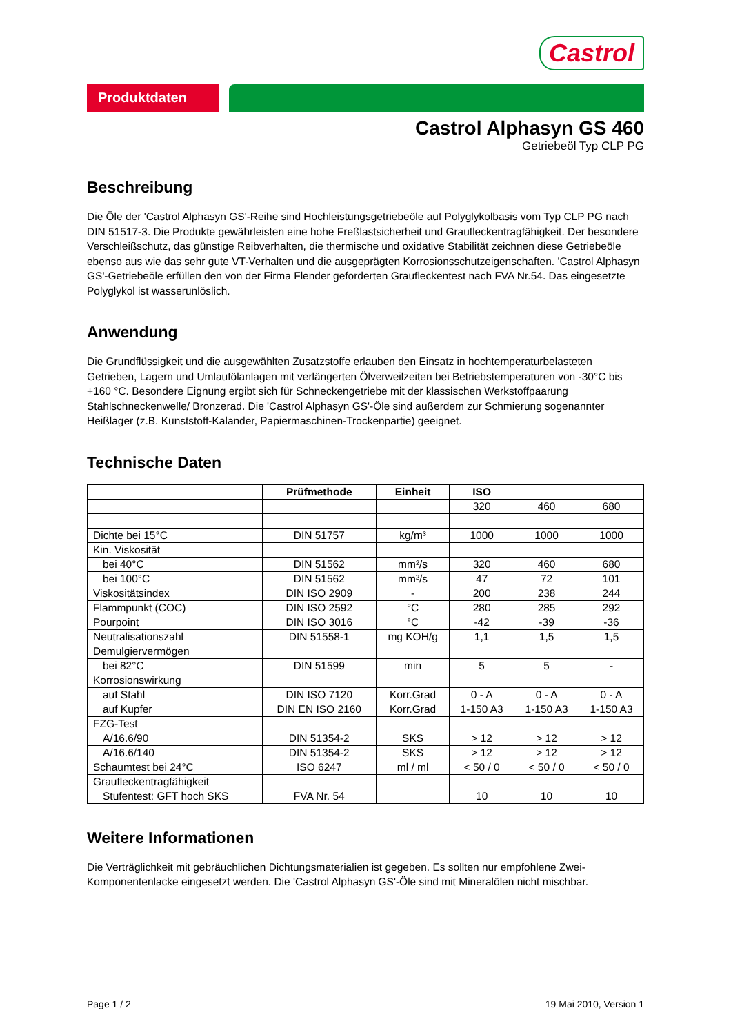Castrol
Produktdaten
Castrol Alphasyn GS 460
Getriebeöl Typ CLP PG
Beschreibung
Die Öle der 'Castrol Alphasyn GS'-Reihe sind Hochleistungsgetriebeöle auf Polyglykolbasis vom Typ CLP PG nach DIN 51517-3. Die Produkte gewährleisten eine hohe Freßlastsicherheit und Graufleckentragfähigkeit. Der besondere Verschleißschutz, das günstige Reibverhalten, die thermische und oxidative Stabilität zeichnen diese Getriebeöle ebenso aus wie das sehr gute VT-Verhalten und die ausgeprägten Korrosionsschutzeigenschaften. 'Castrol Alphasyn GS'-Getriebeöle erfüllen den von der Firma Flender geforderten Graufleckentest nach FVA Nr.54. Das eingesetzte Polyglykol ist wasserunlöslich.
Anwendung
Die Grundflüssigkeit und die ausgewählten Zusatzstoffe erlauben den Einsatz in hochtemperaturbelasteten Getrieben, Lagern und Umlaufölanlagen mit verlängerten Ölverweilzeiten bei Betriebstemperaturen von -30°C bis +160 °C. Besondere Eignung ergibt sich für Schneckengetriebe mit der klassischen Werkstoffpaarung Stahlschneckenwelle/ Bronzerad. Die 'Castrol Alphasyn GS'-Öle sind außerdem zur Schmierung sogenannter Heißlager (z.B. Kunststoff-Kalander, Papiermaschinen-Trockenpartie) geeignet.
Technische Daten
| | Prüfmethode | Einheit | ISO | | |
| --- | --- | --- | --- | --- | --- |
| | | | 320 | 460 | 680 |
| Dichte bei 15°C | DIN 51757 | kg/m³ | 1000 | 1000 | 1000 |
| Kin. Viskosität | | | | | |
| bei 40°C | DIN 51562 | mm²/s | 320 | 460 | 680 |
| bei 100°C | DIN 51562 | mm²/s | 47 | 72 | 101 |
| Viskositätsindex | DIN ISO 2909 | - | 200 | 238 | 244 |
| Flammpunkt (COC) | DIN ISO 2592 | °C | 280 | 285 | 292 |
| Pourpoint | DIN ISO 3016 | °C | -42 | -39 | -36 |
| Neutralisationszahl | DIN 51558-1 | mg KOH/g | 1,1 | 1,5 | 1,5 |
| Demulgiervermögen | | | | | |
| bei 82°C | DIN 51599 | min | 5 | 5 | - |
| Korrosionswirkung | | | | | |
| auf Stahl | DIN ISO 7120 | Korr.Grad | 0 - A | 0 - A | 0 - A |
| auf Kupfer | DIN EN ISO 2160 | Korr.Grad | 1-150 A3 | 1-150 A3 | 1-150 A3 |
| FZG-Test | | | | | |
| A/16.6/90 | DIN 51354-2 | SKS | > 12 | > 12 | > 12 |
| A/16.6/140 | DIN 51354-2 | SKS | > 12 | > 12 | > 12 |
| Schaumtest bei 24°C | ISO 6247 | ml / ml | < 50 / 0 | < 50 / 0 | < 50 / 0 |
| Graufleckentragfähigkeit | | | | | |
| Stufentest: GFT hoch SKS | FVA Nr. 54 | | 10 | 10 | 10 |
Weitere Informationen
Die Verträglichkeit mit gebräuchlichen Dichtungsmaterialien ist gegeben. Es sollten nur empfohlene Zwei-Komponentenlacke eingesetzt werden. Die 'Castrol Alphasyn GS'-Öle sind mit Mineralölen nicht mischbar.
Page 1 / 2 19 Mai 2010, Version 1